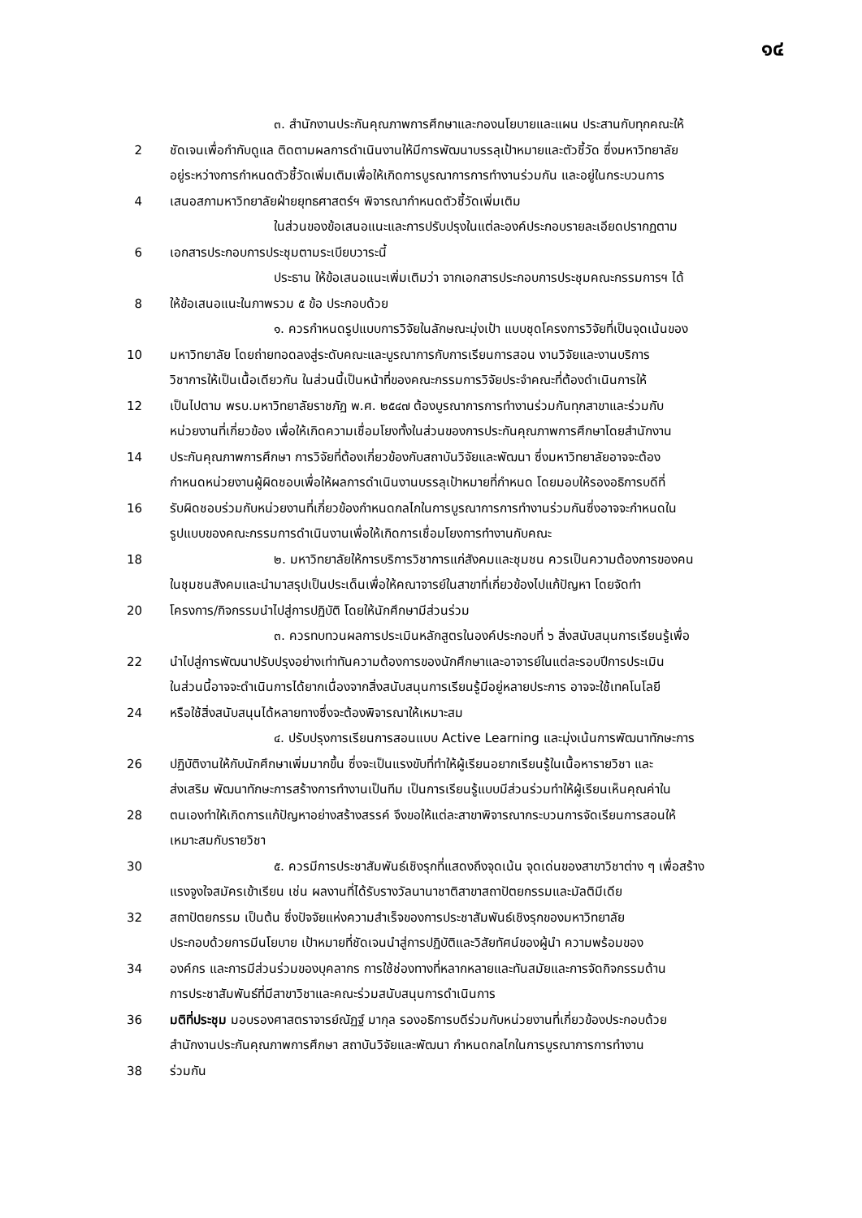๑๔
๓. สำนักงานประกันคุณภาพการศึกษาและกองนโยบายและแผน ประสานกับทุกคณะให้
2 ชัดเจนเพื่อกำกับดูแล ติดตามผลการดำเนินงานให้มีการพัฒนาบรรลุเป้าหมายและตัวชี้วัด ซึ่งมหาวิทยาลัย
อยู่ระหว่างการกำหนดตัวชี้วัดเพิ่มเติมเพื่อให้เกิดการบูรณาการการทำงานร่วมกัน และอยู่ในกระบวนการ
4 เสนอสภามหาวิทยาลัยฝ่ายยุทธศาสตร์ฯ พิจารณากำหนดตัวชี้วัดเพิ่มเติม
ในส่วนของข้อเสนอแนะและการปรับปรุงในแต่ละองค์ประกอบรายละเอียดปรากฏตาม
6 เอกสารประกอบการประชุมตามระเบียบวาระนี้
ประธาน ให้ข้อเสนอแนะเพิ่มเติมว่า จากเอกสารประกอบการประชุมคณะกรรมการฯ ได้
8 ให้ข้อเสนอแนะในภาพรวม ๕ ข้อ ประกอบด้วย
๑. ควรกำหนดรูปแบบการวิจัยในลักษณะมุ่งเป้า แบบชุดโครงการวิจัยที่เป็นจุดเน้นของ
10 มหาวิทยาลัย โดยถ่ายทอดลงสู่ระดับคณะและบูรณาการกับการเรียนการสอน งานวิจัยและงานบริการ
วิชาการให้เป็นเนื้อเดียวกัน ในส่วนนี้เป็นหน้าที่ของคณะกรรมการวิจัยประจำคณะที่ต้องดำเนินการให้
12 เป็นไปตาม พรบ.มหาวิทยาลัยราชภัฏ พ.ศ. ๒๕๔๗ ต้องบูรณาการการทำงานร่วมกันทุกสาขาและร่วมกับ
หน่วยงานที่เกี่ยวข้อง เพื่อให้เกิดความเชื่อมโยงทั้งในส่วนของการประกันคุณภาพการศึกษาโดยสำนักงาน
14 ประกันคุณภาพการศึกษา การวิจัยที่ต้องเกี่ยวข้องกับสถาบันวิจัยและพัฒนา ซึ่งมหาวิทยาลัยอาจจะต้อง
กำหนดหน่วยงานผู้ผิดชอบเพื่อให้ผลการดำเนินงานบรรลุเป้าหมายที่กำหนด โดยมอบให้รองอธิการบดีที่
16 รับผิดชอบร่วมกับหน่วยงานที่เกี่ยวข้องกำหนดกลไกในการบูรณาการการทำงานร่วมกันซึ่งอาจจะกำหนดใน
รูปแบบของคณะกรรมการดำเนินงานเพื่อให้เกิดการเชื่อมโยงการทำงานกับคณะ
18 ๒. มหาวิทยาลัยให้การบริการวิชาการแก่สังคมและชุมชน ควรเป็นความต้องการของคน
ในชุมชนสังคมและนำมาสรุปเป็นประเด็นเพื่อให้คณาจารย์ในสาขาที่เกี่ยวข้องไปแก้ปัญหา โดยจัดทำ
20 โครงการ/กิจกรรมนำไปสู่การปฏิบัติ โดยให้นักศึกษามีส่วนร่วม
๓. ควรทบทวนผลการประเมินหลักสูตรในองค์ประกอบที่ ๖ สิ่งสนับสนุนการเรียนรู้เพื่อ
22 นำไปสู่การพัฒนาปรับปรุงอย่างเท่าทันความต้องการของนักศึกษาและอาจารย์ในแต่ละรอบปีการประเมิน
ในส่วนนี้อาจจะดำเนินการได้ยากเนื่องจากสิ่งสนับสนุนการเรียนรู้มีอยู่หลายประการ อาจจะใช้เทคโนโลยี
24 หรือใช้สิ่งสนับสนุนได้หลายทางซึ่งจะต้องพิจารณาให้เหมาะสม
๔. ปรับปรุงการเรียนการสอนแบบ Active Learning และมุ่งเน้นการพัฒนาทักษะการ
26 ปฏิบัติงานให้กับนักศึกษาเพิ่มมากขึ้น ซึ่งจะเป็นแรงขับที่ทำให้ผู้เรียนอยากเรียนรู้ในเนื้อหารายวิชา และ
ส่งเสริม พัฒนาทักษะการสร้างการทำงานเป็นทีม เป็นการเรียนรู้แบบมีส่วนร่วมทำให้ผู้เรียนเห็นคุณค่าใน
28 ตนเองทำให้เกิดการแก้ปัญหาอย่างสร้างสรรค์ จึงขอให้แต่ละสาขาพิจารณากระบวนการจัดเรียนการสอนให้
เหมาะสมกับรายวิชา
30 ๕. ควรมีการประชาสัมพันธ์เชิงรุกที่แสดงถึงจุดเน้น จุดเด่นของสาขาวิชาต่าง ๆ เพื่อสร้าง
แรงจูงใจสมัครเข้าเรียน เช่น ผลงานที่ได้รับรางวัลนานาชาติสาขาสถาปัตยกรรมและมัลติมีเดีย
32 สถาปัตยกรรม เป็นต้น ซึ่งปัจจัยแห่งความสำเร็จของการประชาสัมพันธ์เชิงรุกของมหาวิทยาลัย
ประกอบด้วยการมีนโยบาย เป้าหมายที่ชัดเจนนำสู่การปฏิบัติและวิสัยทัศน์ของผู้นำ ความพร้อมของ
34 องค์กร และการมีส่วนร่วมของบุคลากร การใช้ช่องทางที่หลากหลายและทันสมัยและการจัดกิจกรรมด้าน
การประชาสัมพันธ์ที่มีสาขาวิชาและคณะร่วมสนับสนุนการดำเนินการ
36 มติที่ประชุม มอบรองศาสตราจารย์ณัฏฐ์ มากุล รองอธิการบดีร่วมกับหน่วยงานที่เกี่ยวข้องประกอบด้วย
สำนักงานประกันคุณภาพการศึกษา สถาบันวิจัยและพัฒนา กำหนดกลไกในการบูรณาการการทำงาน
38 ร่วมกัน